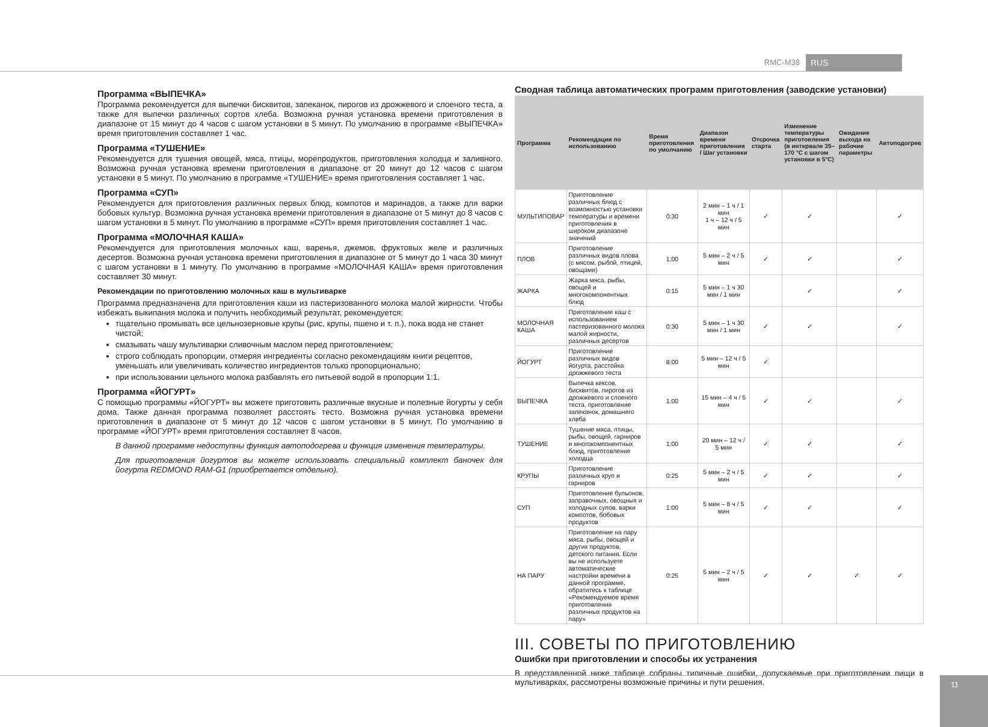RMC-M38 RUS
Программа «ВЫПЕЧКА»
Программа рекомендуется для выпечки бисквитов, запеканок, пирогов из дрожжевого и слоеного теста, а также для выпечки различных сортов хлеба. Возможна ручная установка времени приготовления в диапазоне от 15 минут до 4 часов с шагом установки в 5 минут. По умолчанию в программе «ВЫПЕЧКА» время приготовления составляет 1 час.
Программа «ТУШЕНИЕ»
Рекомендуется для тушения овощей, мяса, птицы, морепродуктов, приготовления холодца и заливного. Возможна ручная установка времени приготовления в диапазоне от 20 минут до 12 часов с шагом установки в 5 минут. По умолчанию в программе «ТУШЕНИЕ» время приготовления составляет 1 час.
Программа «СУП»
Рекомендуется для приготовления различных первых блюд, компотов и маринадов, а также для варки бобовых культур. Возможна ручная установка времени приготовления в диапазоне от 5 минут до 8 часов с шагом установки в 5 минут. По умолчанию в программе «СУП» время приготовления составляет 1 час.
Программа «МОЛОЧНАЯ КАША»
Рекомендуется для приготовления молочных каш, варенья, джемов, фруктовых желе и различных десертов. Возможна ручная установка времени приготовления в диапазоне от 5 минут до 1 часа 30 минут с шагом установки в 1 минуту. По умолчанию в программе «МОЛОЧНАЯ КАША» время приготовления составляет 30 минут.
Рекомендации по приготовлению молочных каш в мультиварке
Программа предназначена для приготовления каши из пастеризованного молока малой жирности. Чтобы избежать выкипания молока и получить необходимый результат, рекомендуется:
тщательно промывать все цельнозерновые крупы (рис, крупы, пшено и т. п.), пока вода не станет чистой;
смазывать чашу мультиварки сливочным маслом перед приготовлением;
строго соблюдать пропорции, отмеряя ингредиенты согласно рекомендациям книги рецептов, уменьшать или увеличивать количество ингредиентов только пропорционально;
при использовании цельного молока разбавлять его питьевой водой в пропорции 1:1.
Программа «ЙОГУРТ»
С помощью программы «ЙОГУРТ» вы можете приготовить различные вкусные и полезные йогурты у себя дома. Также данная программа позволяет расстоять тесто. Возможна ручная установка времени приготовления в диапазоне от 5 минут до 12 часов с шагом установки в 5 минут. По умолчанию в программе «ЙОГУРТ» время приготовления составляет 8 часов.
В данной программе недоступны функция автоподогрева и функция изменения температуры.
Для приготовления йогуртов вы можете использовать специальный комплект баночек для йогурта REDMOND RAM-G1 (приобретается отдельно).
Сводная таблица автоматических программ приготовления (заводские установки)
| Программа | Рекомендации по использованию | Время приготовления по умолчанию | Диапазон времени приготовления / Шаг установки | Отсрочка старта | Изменение температуры приготовления (в интервале 35–170 °C с шагом установки в 5°C) | Ожидание выхода на рабочие параметры | Автоподогрев |
| --- | --- | --- | --- | --- | --- | --- | --- |
| МУЛЬТИПОВАР | Приготовление различных блюд с возможностью установки температуры и времени приготовления в широком диапазоне значений | 0:30 | 2 мин – 1 ч / 1 мин 1 ч – 12 ч / 5 мин | ✓ | ✓ | | ✓ |
| ПЛОВ | Приготовление различных видов плова (с мясом, рыбой, птицей, овощами) | 1:00 | 5 мин – 2 ч / 5 мин | ✓ | ✓ | | ✓ |
| ЖАРКА | Жарка мяса, рыбы, овощей и многокомпонентных блюд | 0:15 | 5 мин – 1 ч 30 мин / 1 мин | | ✓ | | ✓ |
| МОЛОЧНАЯ КАША | Приготовление каш с использованием пастеризованного молока малой жирности, различных десертов | 0:30 | 5 мин – 1 ч 30 мин / 1 мин | ✓ | ✓ | | ✓ |
| ЙОГУРТ | Приготовление различных видов йогурта, расстойка дрожжевого теста | 8:00 | 5 мин – 12 ч / 5 мин | ✓ | | | |
| ВЫПЕЧКА | Выпечка кексов, бисквитов, пирогов из дрожжевого и слоеного теста, приготовление запеканок, домашнего хлеба | 1:00 | 15 мин – 4 ч / 5 мин | ✓ | ✓ | | ✓ |
| ТУШЕНИЕ | Тушение мяса, птицы, рыбы, овощей, гарниров и многокомпонентных блюд, приготовление холодца | 1:00 | 20 мин – 12 ч / 5 мин | ✓ | ✓ | | ✓ |
| КРУПЫ | Приготовление различных круп и гарниров | 0:25 | 5 мин – 2 ч / 5 мин | ✓ | ✓ | | ✓ |
| СУП | Приготовление бульонов, заправочных, овощных и холодных супов, варки компотов, бобовых продуктов | 1:00 | 5 мин – 8 ч / 5 мин | ✓ | ✓ | | ✓ |
| НА ПАРУ | Приготовление на пару мяса, рыбы, овощей и других продуктов, детского питания. Если вы не используете автоматические настройки времени в данной программе, обратитесь к таблице «Рекомендуемое время приготовления различных продуктов на пару» | 0:25 | 5 мин – 2 ч / 5 мин | ✓ | ✓ | ✓ | ✓ |
III. СОВЕТЫ ПО ПРИГОТОВЛЕНИЮ
Ошибки при приготовлении и способы их устранения
В представленной ниже таблице собраны типичные ошибки, допускаемые при приготовлении пищи в мультиварках, рассмотрены возможные причины и пути решения.
11